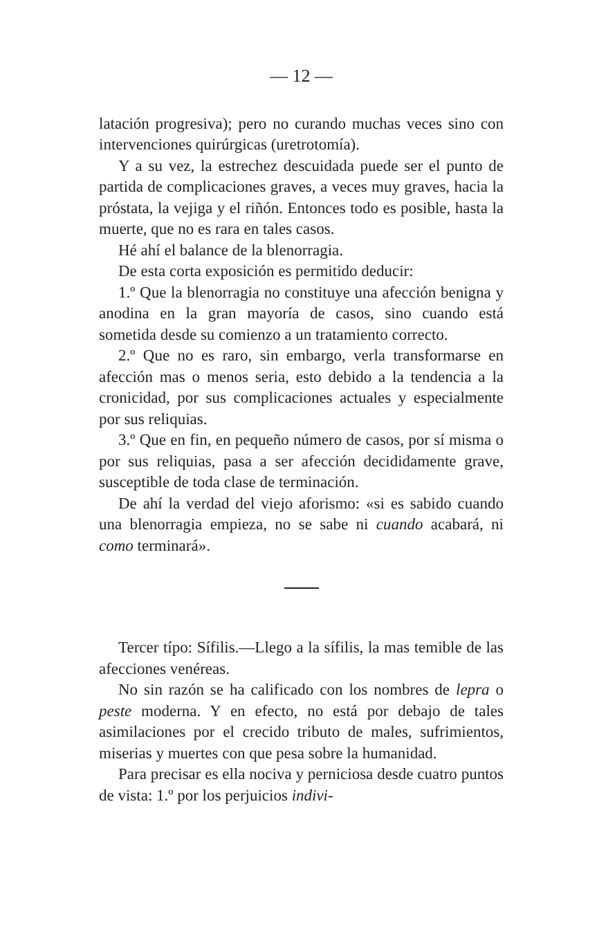— 12 —
latación progresiva); pero no curando muchas veces sino con intervenciones quirúrgicas (uretrotomía).
Y a su vez, la estrechez descuidada puede ser el punto de partida de complicaciones graves, a veces muy graves, hacia la próstata, la vejiga y el riñón. Entonces todo es posible, hasta la muerte, que no es rara en tales casos.
Hé ahí el balance de la blenorragia.
De esta corta exposición es permitido deducir:
1.º Que la blenorragia no constituye una afección benigna y anodina en la gran mayoría de casos, sino cuando está sometida desde su comienzo a un tratamiento correcto.
2.º Que no es raro, sin embargo, verla transformarse en afección mas o menos seria, esto debido a la tendencia a la cronicidad, por sus complicaciones actuales y especialmente por sus reliquias.
3.º Que en fin, en pequeño número de casos, por sí misma o por sus reliquias, pasa a ser afección decididamente grave, susceptible de toda clase de terminación.
De ahí la verdad del viejo aforismo: «si es sabido cuando una blenorragia empieza, no se sabe ni cuando acabará, ni como terminará».
Tercer típo: Sífilis.—Llego a la sífilis, la mas temible de las afecciones venéreas.
No sin razón se ha calificado con los nombres de lepra o peste moderna. Y en efecto, no está por debajo de tales asimilaciones por el crecido tributo de males, sufrimientos, miserias y muertes con que pesa sobre la humanidad.
Para precisar es ella nociva y perniciosa desde cuatro puntos de vista: 1.º por los perjuicios indivi-